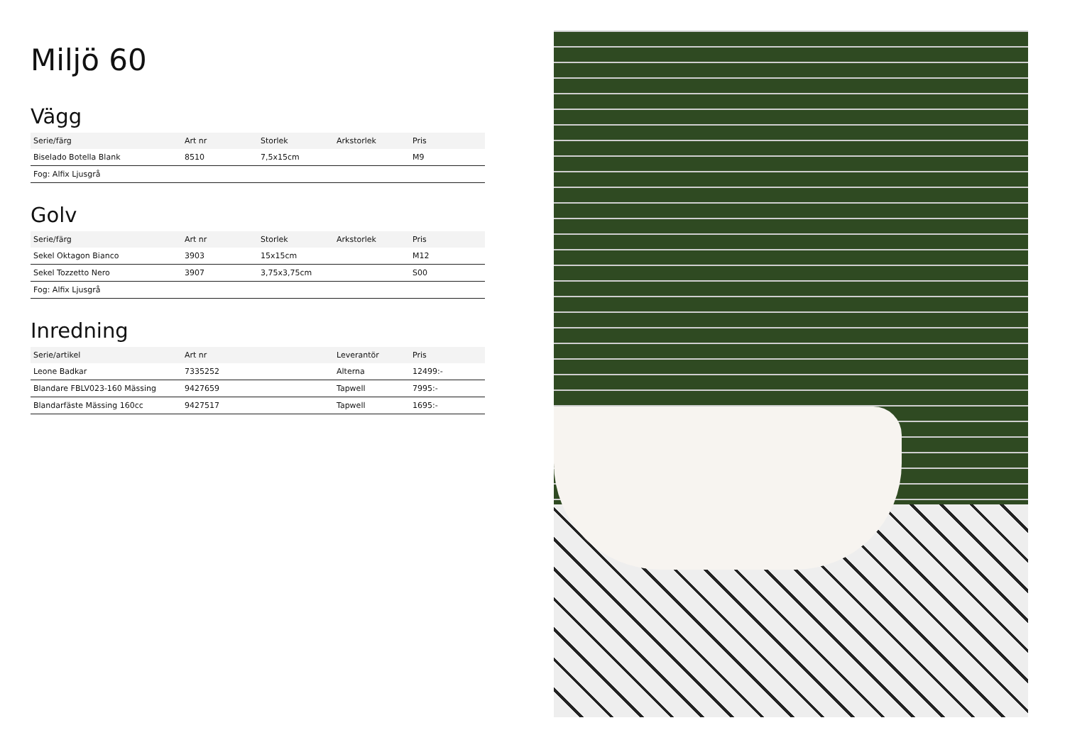Miljö 60
Vägg
| Serie/färg | Art nr | Storlek | Arkstorlek | Pris |
| --- | --- | --- | --- | --- |
| Biselado Botella Blank | 8510 | 7,5x15cm | | M9 |
| Fog: Alfix Ljusgrå | | | | |
Golv
| Serie/färg | Art nr | Storlek | Arkstorlek | Pris |
| --- | --- | --- | --- | --- |
| Sekel Oktagon Bianco | 3903 | 15x15cm | | M12 |
| Sekel Tozzetto Nero | 3907 | 3,75x3,75cm | | S00 |
| Fog: Alfix Ljusgrå | | | | |
Inredning
| Serie/artikel | Art nr | | Leverantör | Pris |
| --- | --- | --- | --- | --- |
| Leone Badkar | 7335252 | | Alterna | 12499:- |
| Blandare FBLV023-160 Mässing | 9427659 | | Tapwell | 7995:- |
| Blandarfäste Mässing 160cc | 9427517 | | Tapwell | 1695:- |